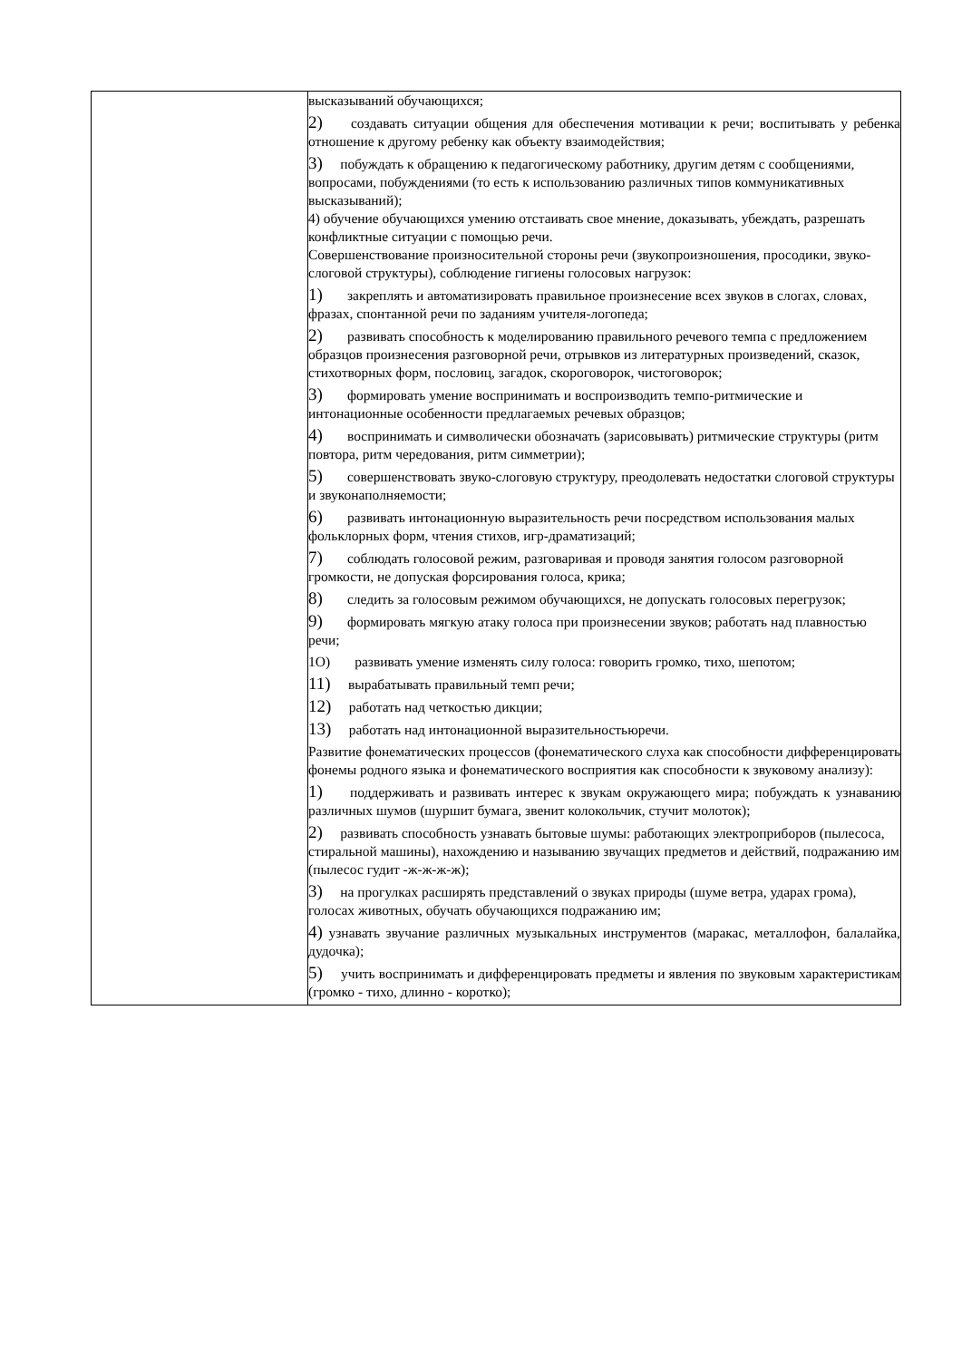| | высказываний обучающихся; 2) создавать ситуации общения для обеспечения мотивации к речи; воспитывать у ребенка отношение к другому ребенку как объекту взаимодействия; 3) побуждать к обращению к педагогическому работнику, другим детям с сообщениями, вопросами, побуждениями (то есть к использованию различных типов коммуникативных высказываний); 4) обучение обучающихся умению отстаивать свое мнение, доказывать, убеждать, разрешать конфликтные ситуации с помощью речи. Совершенствование произносительной стороны речи (звукопроизношения, просодики, звуко-слоговой структуры), соблюдение гигиены голосовых нагрузок: 1) закреплять и автоматизировать правильное произнесение всех звуков в слогах, словах, фразах, спонтанной речи по заданиям учителя-логопеда; 2) развивать способность к моделированию правильного речевого темпа с предложением образцов произнесения разговорной речи, отрывков из литературных произведений, сказок, стихотворных форм, пословиц, загадок, скороговорок, чистоговорок; 3) формировать умение воспринимать и воспроизводить темпо-ритмические и интонационные особенности предлагаемых речевых образцов; 4) воспринимать и символически обозначать (зарисовывать) ритмические структуры (ритм повтора, ритм чередования, ритм симметрии); 5) совершенствовать звуко-слоговую структуру, преодолевать недостатки слоговой структуры и звуконаполняемости; 6) развивать интонационную выразительность речи посредством использования малых фольклорных форм, чтения стихов, игр-драматизаций; 7) соблюдать голосовой режим, разговаривая и проводя занятия голосом разговорной громкости, не допуская форсирования голоса, крика; 8) следить за голосовым режимом обучающихся, не допускать голосовых перегрузок; 9) формировать мягкую атаку голоса при произнесении звуков; работать над плавностью речи; 1О) развивать умение изменять силу голоса: говорить громко, тихо, шепотом; 11) вырабатывать правильный темп речи; 12) работать над четкостью дикции; 13) работать над интонационной выразительностьюречи. Развитие фонематических процессов (фонематического слуха как способности дифференцировать фонемы родного языка и фонематического восприятия как способности к звуковому анализу): 1) поддерживать и развивать интерес к звукам окружающего мира; побуждать к узнаванию различных шумов (шуршит бумага, звенит колокольчик, стучит молоток); 2) развивать способность узнавать бытовые шумы: работающих электроприборов (пылесоса, стиральной машины), нахождению и называнию звучащих предметов и действий, подражанию им (пылесос гудит -ж-ж-ж-ж); 3) на прогулках расширять представлений о звуках природы (шуме ветра, ударах грома), голосах животных, обучать обучающихся подражанию им; 4) узнавать звучание различных музыкальных инструментов (маракас, металлофон, балалайка, дудочка); 5) учить воспринимать и дифференцировать предметы и явления по звуковым характеристикам (громко - тихо, длинно - коротко); |